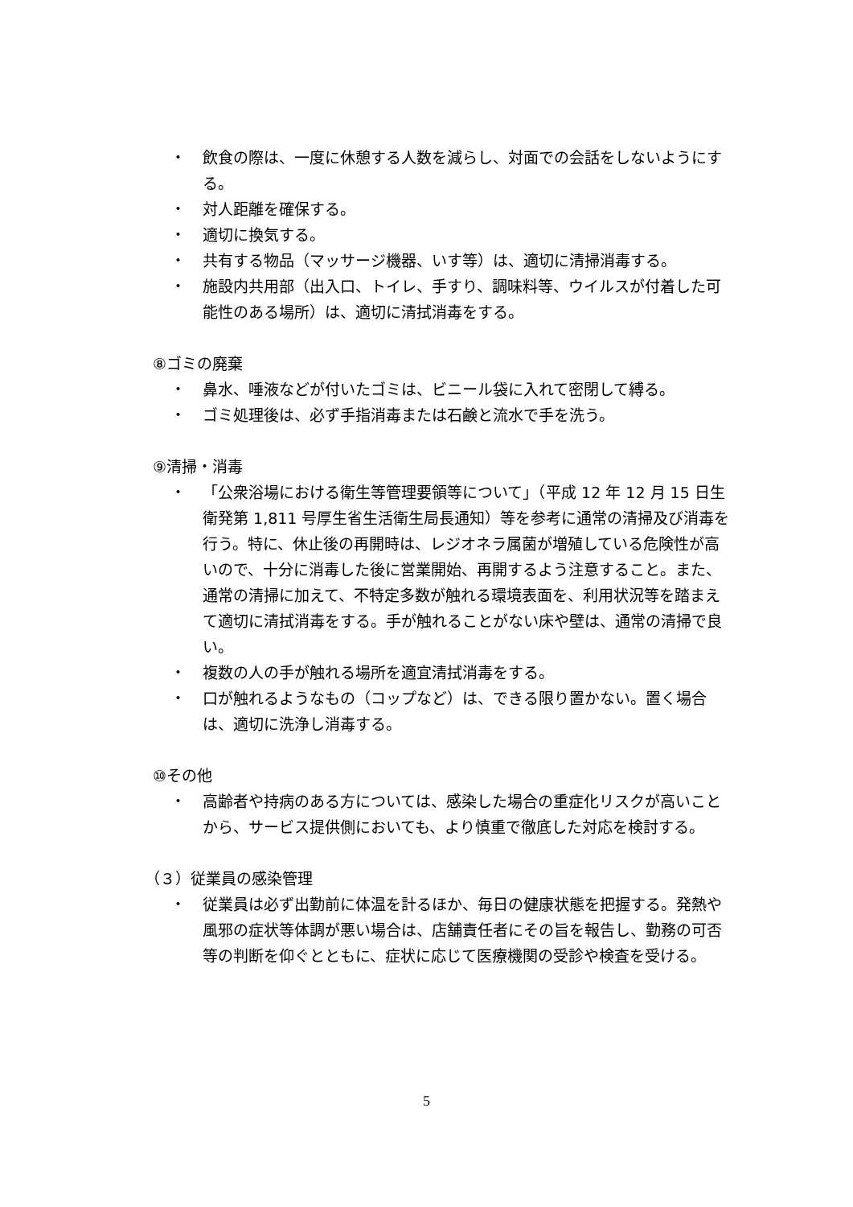・ 飲食の際は、一度に休憩する人数を減らし、対面での会話をしないようにする。
・ 対人距離を確保する。
・ 適切に換気する。
・ 共有する物品（マッサージ機器、いす等）は、適切に清掃消毒する。
・ 施設内共用部（出入口、トイレ、手すり、調味料等、ウイルスが付着した可能性のある場所）は、適切に清拭消毒をする。
⑧ゴミの廃棄
・ 鼻水、唾液などが付いたゴミは、ビニール袋に入れて密閉して縛る。
・ ゴミ処理後は、必ず手指消毒または石鹸と流水で手を洗う。
⑨清掃・消毒
・ 「公衆浴場における衛生等管理要領等について」（平成 12 年 12 月 15 日生衛発第 1,811 号厚生省生活衛生局長通知）等を参考に通常の清掃及び消毒を行う。特に、休止後の再開時は、レジオネラ属菌が増殖している危険性が高いので、十分に消毒した後に営業開始、再開するよう注意すること。また、通常の清掃に加えて、不特定多数が触れる環境表面を、利用状況等を踏まえて適切に清拭消毒をする。手が触れることがない床や壁は、通常の清掃で良い。
・ 複数の人の手が触れる場所を適宜清拭消毒をする。
・ 口が触れるようなもの（コップなど）は、できる限り置かない。置く場合は、適切に洗浄し消毒する。
⑩その他
・ 高齢者や持病のある方については、感染した場合の重症化リスクが高いことから、サービス提供側においても、より慎重で徹底した対応を検討する。
（３）従業員の感染管理
・ 従業員は必ず出勤前に体温を計るほか、毎日の健康状態を把握する。発熱や風邪の症状等体調が悪い場合は、店舗責任者にその旨を報告し、勤務の可否等の判断を仰ぐとともに、症状に応じて医療機関の受診や検査を受ける。
5